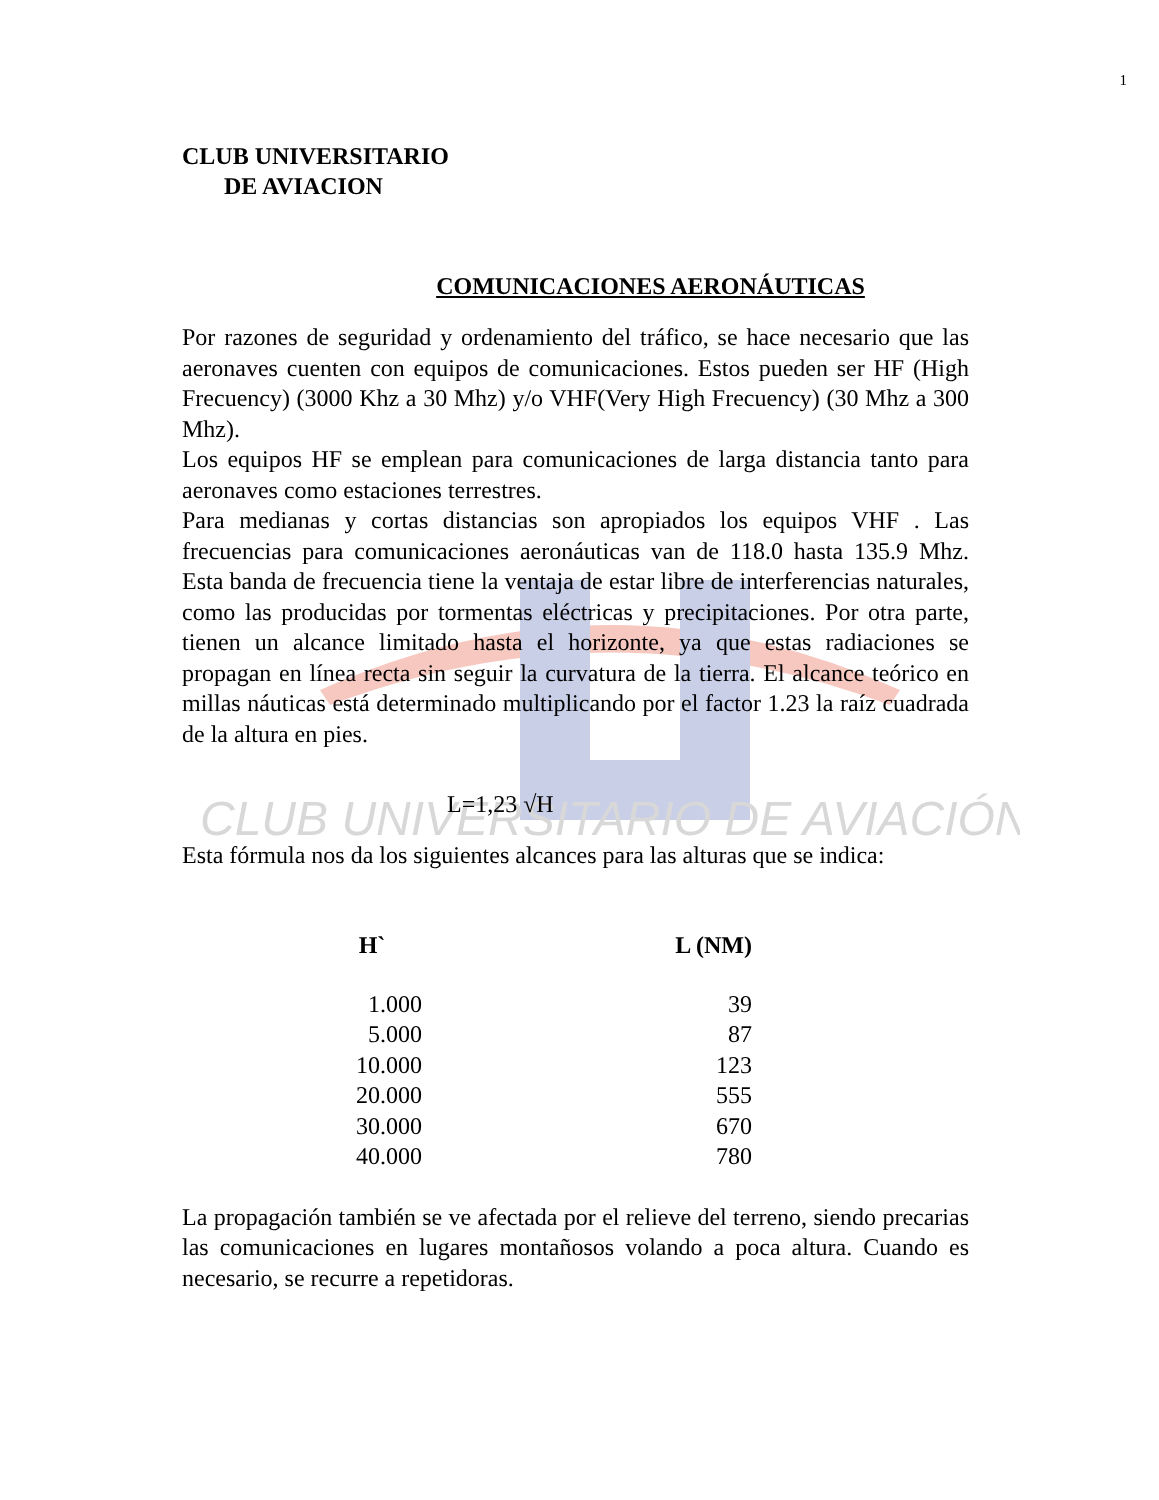CLUB UNIVERSITARIO DE AVIACIÓN
1
CLUB UNIVERSITARIO
DE AVIACION
COMUNICACIONES AERONÁUTICAS
Por razones de seguridad y ordenamiento del tráfico, se hace necesario que las aeronaves cuenten con equipos de comunicaciones. Estos pueden ser HF (High Frecuency) (3000 Khz a 30 Mhz) y/o VHF(Very High Frecuency) (30 Mhz a 300 Mhz).
Los equipos HF se emplean para comunicaciones de larga distancia tanto para aeronaves como estaciones terrestres.
Para medianas y cortas distancias son apropiados los equipos VHF . Las frecuencias para comunicaciones aeronáuticas van de 118.0 hasta 135.9 Mhz. Esta banda de frecuencia tiene la ventaja de estar libre de interferencias naturales, como las producidas por tormentas eléctricas y precipitaciones. Por otra parte, tienen un alcance limitado hasta el horizonte, ya que estas radiaciones se propagan en línea recta sin seguir la curvatura de la tierra. El alcance teórico en millas náuticas está determinado multiplicando por el factor 1.23 la raíz cuadrada de la altura en pies.
L=1,23 √H
Esta fórmula nos da los siguientes alcances para las alturas que se indica:
| H` | L (NM) |
| --- | --- |
| 1.000 | 39 |
| 5.000 | 87 |
| 10.000 | 123 |
| 20.000 | 555 |
| 30.000 | 670 |
| 40.000 | 780 |
La propagación también se ve afectada por el relieve del terreno, siendo precarias las comunicaciones en lugares montañosos volando a poca altura. Cuando es necesario, se recurre a repetidoras.